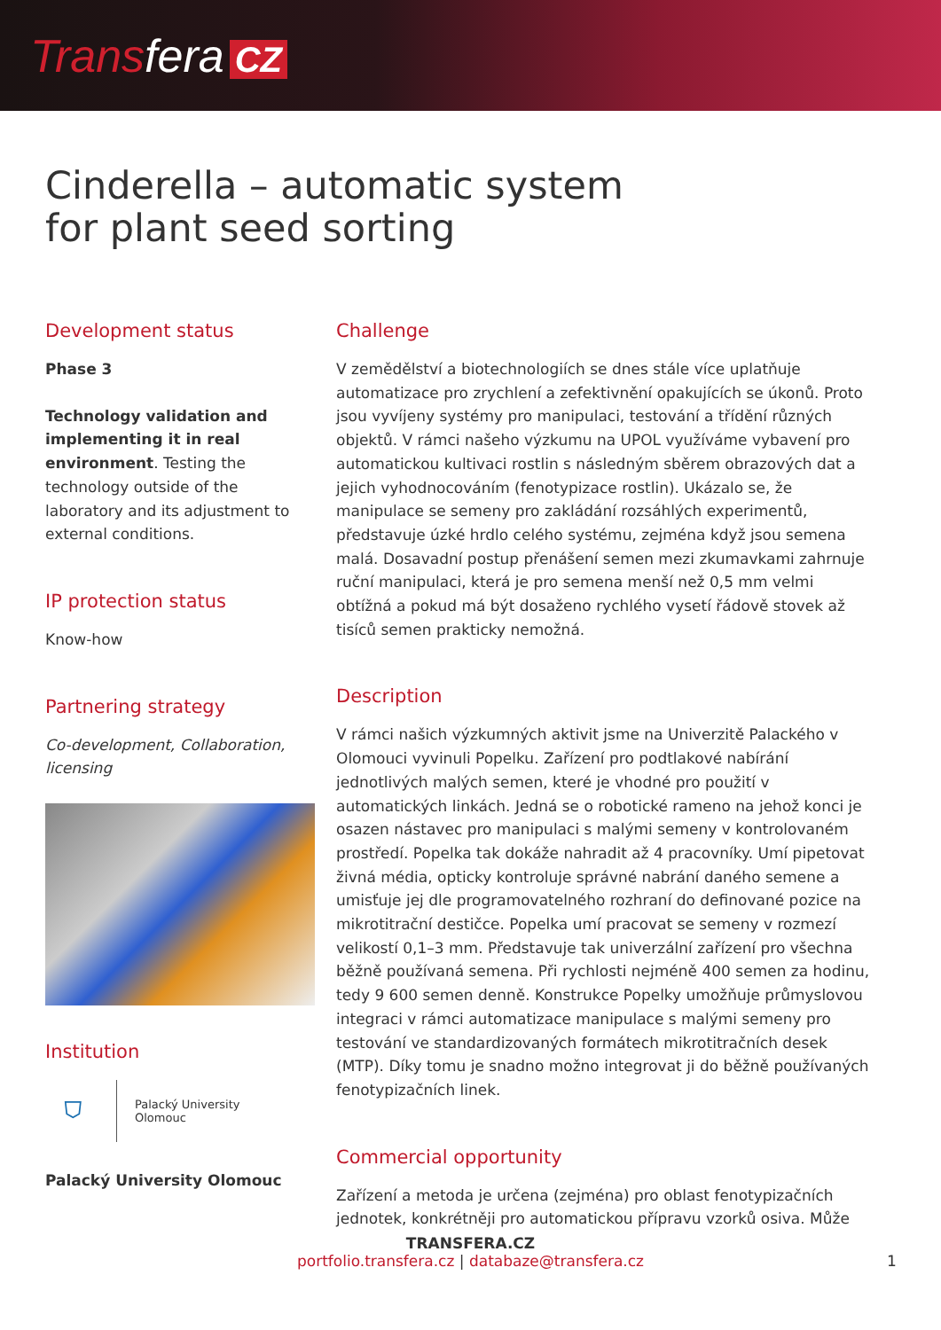Transfera CZ
Cinderella – automatic system
for plant seed sorting
Development status
Phase 3
Technology validation and implementing it in real environment. Testing the technology outside of the laboratory and its adjustment to external conditions.
IP protection status
Know-how
Partnering strategy
Co-development, Collaboration, licensing
Institution
⛉
Palacký University
Olomouc
Palacký University Olomouc
Challenge
V zemědělství a biotechnologiích se dnes stále více uplatňuje automatizace pro zrychlení a zefektivnění opakujících se úkonů. Proto jsou vyvíjeny systémy pro manipulaci, testování a třídění různých objektů. V rámci našeho výzkumu na UPOL využíváme vybavení pro automatickou kultivaci rostlin s následným sběrem obrazových dat a jejich vyhodnocováním (fenotypizace rostlin). Ukázalo se, že manipulace se semeny pro zakládání rozsáhlých experimentů, představuje úzké hrdlo celého systému, zejména když jsou semena malá. Dosavadní postup přenášení semen mezi zkumavkami zahrnuje ruční manipulaci, která je pro semena menší než 0,5 mm velmi obtížná a pokud má být dosaženo rychlého vysetí řádově stovek až tisíců semen prakticky nemožná.
Description
V rámci našich výzkumných aktivit jsme na Univerzitě Palackého v Olomouci vyvinuli Popelku. Zařízení pro podtlakové nabírání jednotlivých malých semen, které je vhodné pro použití v automatických linkách. Jedná se o robotické rameno na jehož konci je osazen nástavec pro manipulaci s malými semeny v kontrolovaném prostředí. Popelka tak dokáže nahradit až 4 pracovníky. Umí pipetovat živná média, opticky kontroluje správné nabrání daného semene a umisťuje jej dle programovatelného rozhraní do definované pozice na mikrotitrační destičce. Popelka umí pracovat se semeny v rozmezí velikostí 0,1–3 mm. Představuje tak univerzální zařízení pro všechna běžně používaná semena. Při rychlosti nejméně 400 semen za hodinu, tedy 9 600 semen denně. Konstrukce Popelky umožňuje průmyslovou integraci v rámci automatizace manipulace s malými semeny pro testování ve standardizovaných formátech mikrotitračních desek (MTP). Díky tomu je snadno možno integrovat ji do běžně používaných fenotypizačních linek.
Commercial opportunity
Zařízení a metoda je určena (zejména) pro oblast fenotypizačních jednotek, konkrétněji pro automatickou přípravu vzorků osiva. Může
TRANSFERA.CZ
portfolio.transfera.cz | databaze@transfera.cz
1